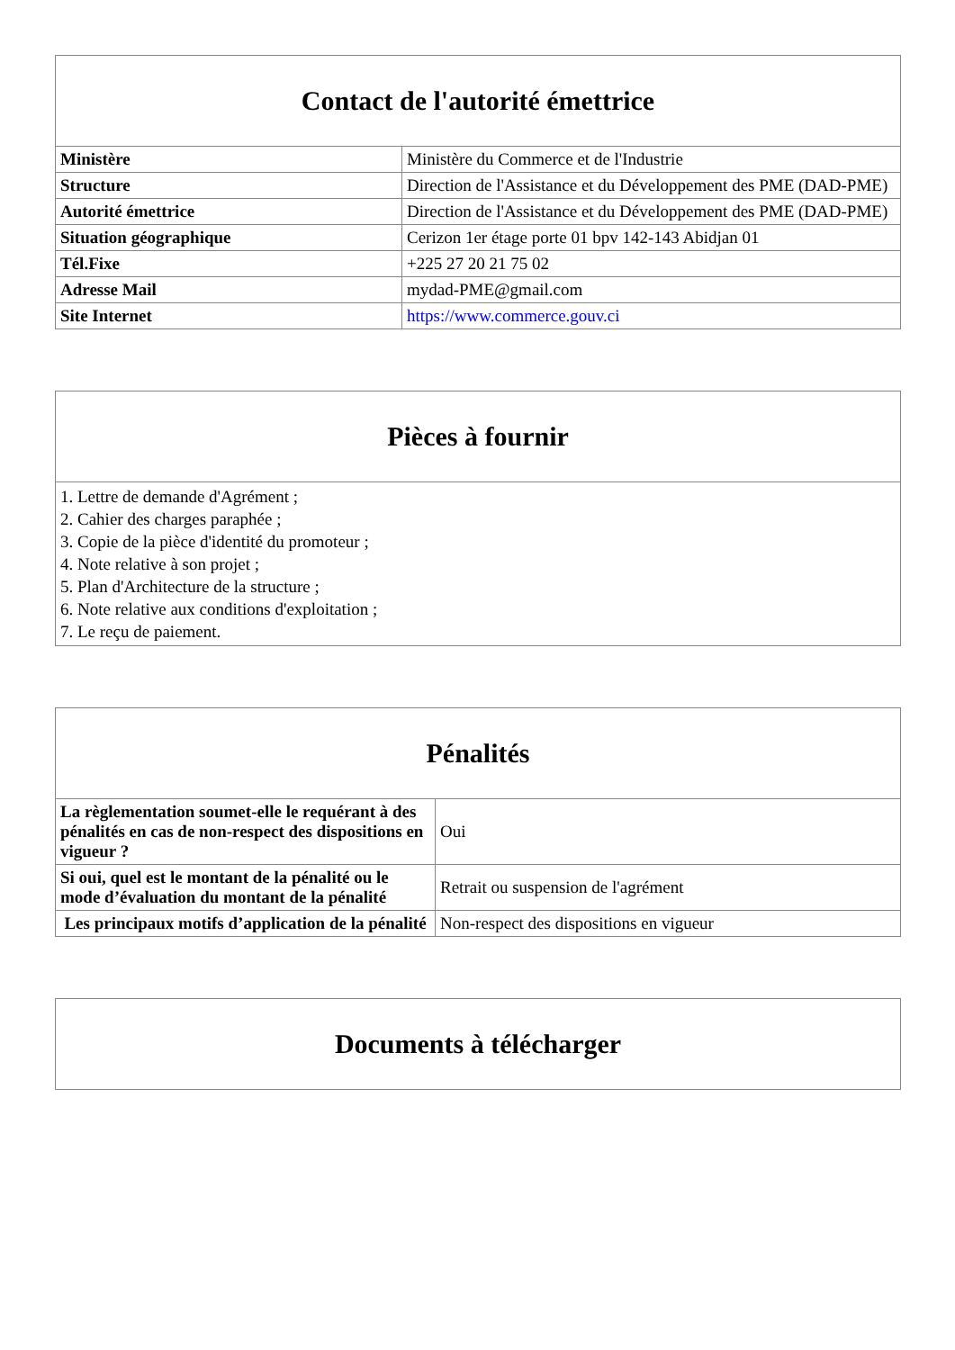| Contact de l'autorité émettrice | |
| --- | --- |
| Ministère | Ministère du Commerce et de l'Industrie |
| Structure | Direction de l'Assistance et du Développement des PME (DAD-PME) |
| Autorité émettrice | Direction de l'Assistance et du Développement des PME (DAD-PME) |
| Situation géographique | Cerizon 1er étage porte 01 bpv 142-143 Abidjan 01 |
| Tél.Fixe | +225 27 20 21 75 02 |
| Adresse Mail | mydad-PME@gmail.com |
| Site Internet | https://www.commerce.gouv.ci |
| Pièces à fournir |
| --- |
| 1. Lettre de demande d'Agrément ; 2. Cahier des charges paraphée ; 3. Copie de la pièce d'identité du promoteur ; 4. Note relative à son projet ; 5. Plan d'Architecture de la structure ; 6. Note relative aux conditions d'exploitation ; 7. Le reçu de paiement. |
| Pénalités | |
| --- | --- |
| La règlementation soumet-elle le requérant à des pénalités en cas de non-respect des dispositions en vigueur ? | Oui |
| Si oui, quel est le montant de la pénalité ou le mode d’évaluation du montant de la pénalité | Retrait ou suspension de l'agrément |
| Les principaux motifs d’application de la pénalité | Non-respect des dispositions en vigueur |
| Documents à télécharger |
| --- |